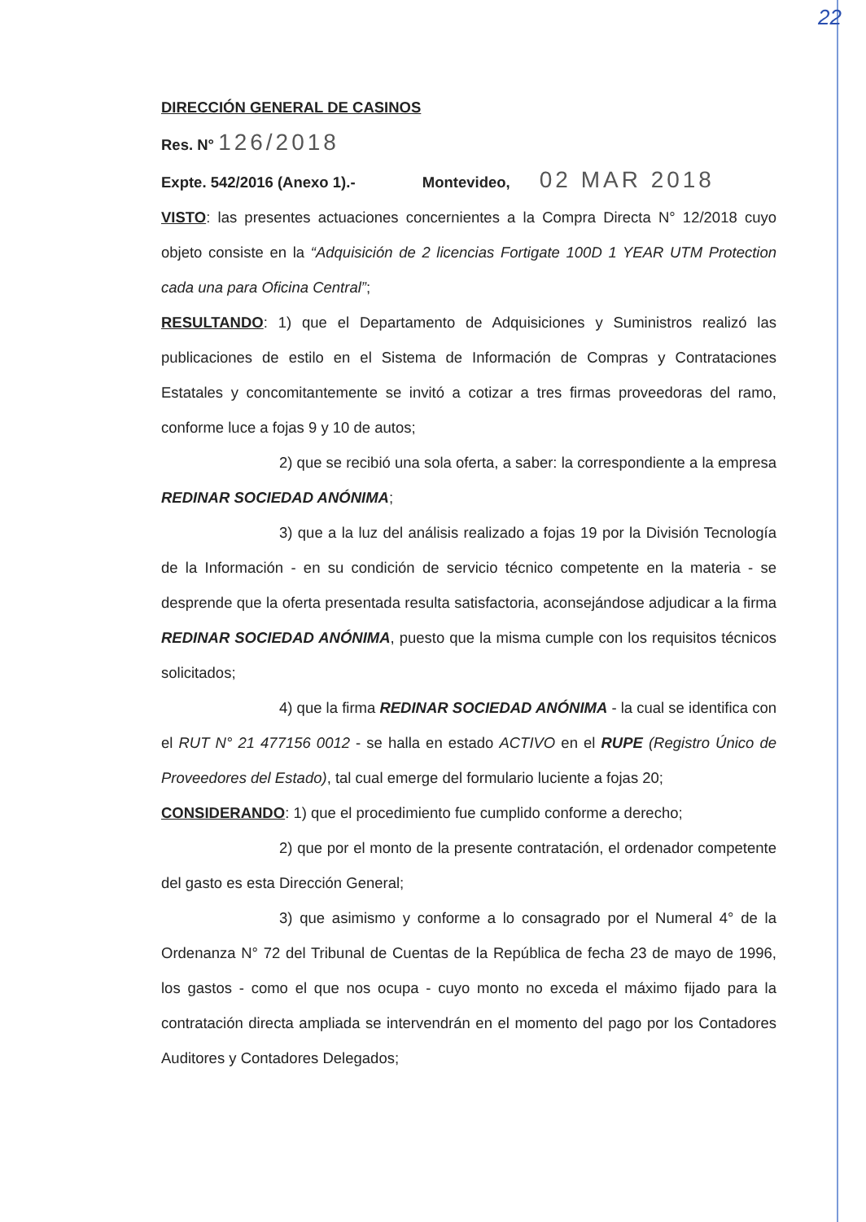22
DIRECCIÓN GENERAL DE CASINOS
Res. N° 126/2018
Expte. 542/2016 (Anexo 1).- Montevideo, 02 MAR 2018
VISTO: las presentes actuaciones concernientes a la Compra Directa N° 12/2018 cuyo objeto consiste en la “Adquisición de 2 licencias Fortigate 100D 1 YEAR UTM Protection cada una para Oficina Central”;
RESULTANDO: 1) que el Departamento de Adquisiciones y Suministros realizó las publicaciones de estilo en el Sistema de Información de Compras y Contrataciones Estatales y concomitantemente se invitó a cotizar a tres firmas proveedoras del ramo, conforme luce a fojas 9 y 10 de autos;
2) que se recibió una sola oferta, a saber: la correspondiente a la empresa REDINAR SOCIEDAD ANÓNIMA;
3) que a la luz del análisis realizado a fojas 19 por la División Tecnología de la Información - en su condición de servicio técnico competente en la materia - se desprende que la oferta presentada resulta satisfactoria, aconsejándose adjudicar a la firma REDINAR SOCIEDAD ANÓNIMA, puesto que la misma cumple con los requisitos técnicos solicitados;
4) que la firma REDINAR SOCIEDAD ANÓNIMA - la cual se identifica con el RUT N° 21 477156 0012 - se halla en estado ACTIVO en el RUPE (Registro Único de Proveedores del Estado), tal cual emerge del formulario luciente a fojas 20;
CONSIDERANDO: 1) que el procedimiento fue cumplido conforme a derecho;
2) que por el monto de la presente contratación, el ordenador competente del gasto es esta Dirección General;
3) que asimismo y conforme a lo consagrado por el Numeral 4° de la Ordenanza N° 72 del Tribunal de Cuentas de la República de fecha 23 de mayo de 1996, los gastos - como el que nos ocupa - cuyo monto no exceda el máximo fijado para la contratación directa ampliada se intervendrán en el momento del pago por los Contadores Auditores y Contadores Delegados;